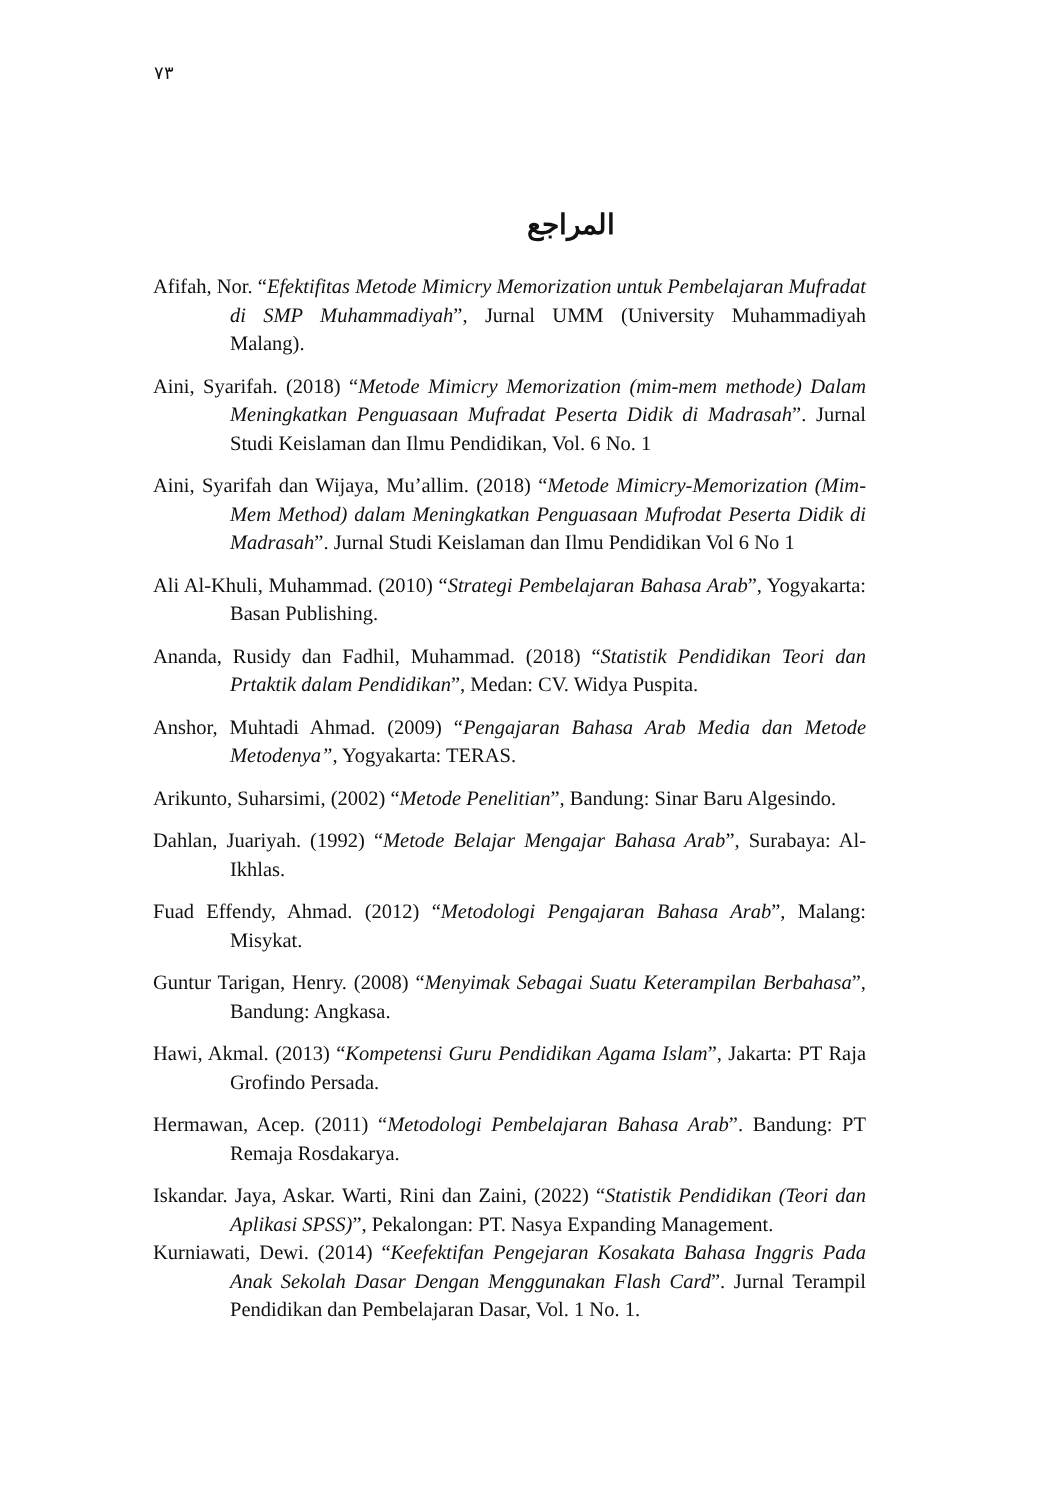٧٣
المراجع
Afifah, Nor. “Efektifitas Metode Mimicry Memorization untuk Pembelajaran Mufradat di SMP Muhammadiyah”, Jurnal UMM (University Muhammadiyah Malang).
Aini, Syarifah. (2018) “Metode Mimicry Memorization (mim-mem methode) Dalam Meningkatkan Penguasaan Mufradat Peserta Didik di Madrasah”. Jurnal Studi Keislaman dan Ilmu Pendidikan, Vol. 6 No. 1
Aini, Syarifah dan Wijaya, Mu’allim. (2018) “Metode Mimicry-Memorization (Mim-Mem Method) dalam Meningkatkan Penguasaan Mufrodat Peserta Didik di Madrasah”. Jurnal Studi Keislaman dan Ilmu Pendidikan Vol 6 No 1
Ali Al-Khuli, Muhammad. (2010) “Strategi Pembelajaran Bahasa Arab”, Yogyakarta: Basan Publishing.
Ananda, Rusidy dan Fadhil, Muhammad. (2018) “Statistik Pendidikan Teori dan Prtaktik dalam Pendidikan”, Medan: CV. Widya Puspita.
Anshor, Muhtadi Ahmad. (2009) “Pengajaran Bahasa Arab Media dan Metode Metodenya”, Yogyakarta: TERAS.
Arikunto, Suharsimi, (2002) “Metode Penelitian”, Bandung: Sinar Baru Algesindo.
Dahlan, Juariyah. (1992) “Metode Belajar Mengajar Bahasa Arab”, Surabaya: Al-Ikhlas.
Fuad Effendy, Ahmad. (2012) “Metodologi Pengajaran Bahasa Arab”, Malang: Misykat.
Guntur Tarigan, Henry. (2008) “Menyimak Sebagai Suatu Keterampilan Berbahasa”, Bandung: Angkasa.
Hawi, Akmal. (2013) “Kompetensi Guru Pendidikan Agama Islam”, Jakarta: PT Raja Grofindo Persada.
Hermawan, Acep. (2011) “Metodologi Pembelajaran Bahasa Arab”. Bandung: PT Remaja Rosdakarya.
Iskandar. Jaya, Askar. Warti, Rini dan Zaini, (2022) “Statistik Pendidikan (Teori dan Aplikasi SPSS)”, Pekalongan: PT. Nasya Expanding Management.
Kurniawati, Dewi. (2014) “Keefektifan Pengejaran Kosakata Bahasa Inggris Pada Anak Sekolah Dasar Dengan Menggunakan Flash Card”. Jurnal Terampil Pendidikan dan Pembelajaran Dasar, Vol. 1 No. 1.